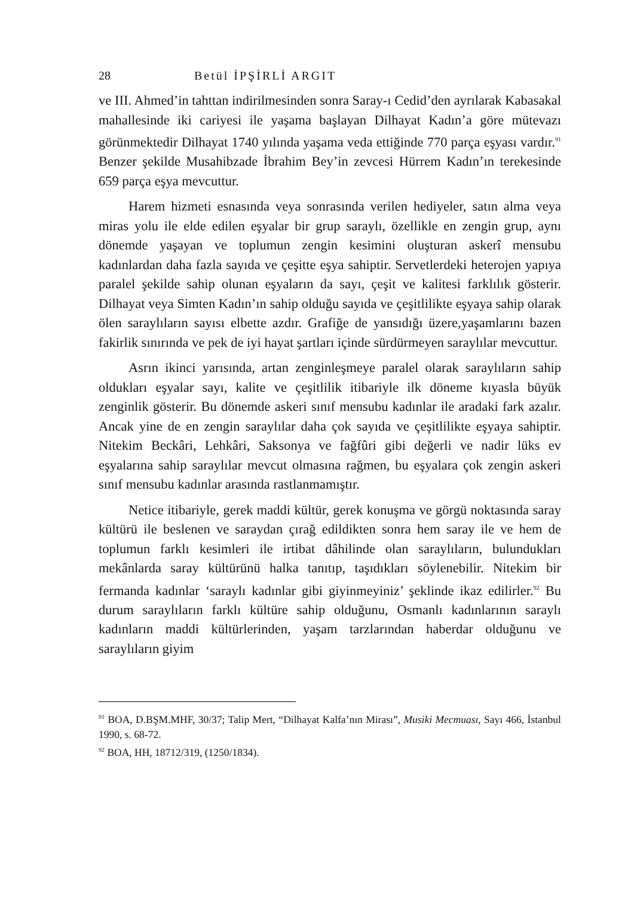28 Betül İPŞİRLİ ARGIT
ve III. Ahmed’in tahttan indirilmesinden sonra Saray-ı Cedid’den ayrılarak Kabasakal mahallesinde iki cariyesi ile yaşama başlayan Dilhayat Kadın’a göre mütevazı görünmektedir Dilhayat 1740 yılında yaşama veda ettiğinde 770 parça eşyası vardır.<sup>91</sup> Benzer şekilde Musahibzade İbrahim Bey’in zevcesi Hürrem Kadın’ın terekesinde 659 parça eşya mevcuttur.
Harem hizmeti esnasında veya sonrasında verilen hediyeler, satın alma veya miras yolu ile elde edilen eşyalar bir grup saraylı, özellikle en zengin grup, aynı dönemde yaşayan ve toplumun zengin kesimini oluşturan askerî mensubu kadınlardan daha fazla sayıda ve çeşitte eşya sahiptir. Servetlerdeki heterojen yapıya paralel şekilde sahip olunan eşyaların da sayı, çeşit ve kalitesi farklılık gösterir. Dilhayat veya Simten Kadın’ın sahip olduğu sayıda ve çeşitlilikte eşyaya sahip olarak ölen saraylıların sayısı elbette azdır. Grafiğe de yansıdığı üzere,yaşamlarını bazen fakirlik sınırında ve pek de iyi hayat şartları içinde sürdürmeyen saraylılar mevcuttur.
Asrın ikinci yarısında, artan zenginleşmeye paralel olarak saraylıların sahip oldukları eşyalar sayı, kalite ve çeşitlilik itibariyle ilk döneme kıyasla büyük zenginlik gösterir. Bu dönemde askeri sınıf mensubu kadınlar ile aradaki fark azalır. Ancak yine de en zengin saraylılar daha çok sayıda ve çeşitlilikte eşyaya sahiptir. Nitekim Beckâri, Lehkâri, Saksonya ve fağfûri gibi değerli ve nadir lüks ev eşyalarına sahip saraylılar mevcut olmasına rağmen, bu eşyalara çok zengin askeri sınıf mensubu kadınlar arasında rastlanmamıştır.
Netice itibariyle, gerek maddi kültür, gerek konuşma ve görgü noktasında saray kültürü ile beslenen ve saraydan çırağ edildikten sonra hem saray ile ve hem de toplumun farklı kesimleri ile irtibat dâhilinde olan saraylıların, bulundukları mekânlarda saray kültürünü halka tanıtıp, taşıdıkları söylenebilir. Nitekim bir fermanda kadınlar ‘saraylı kadınlar gibi giyinmeyiniz’ şeklinde ikaz edilirler.<sup>92</sup> Bu durum saraylıların farklı kültüre sahip olduğunu, Osmanlı kadınlarının saraylı kadınların maddi kültürlerinden, yaşam tarzlarından haberdar olduğunu ve saraylıların giyim
<sup>91</sup> BOA, D.BŞM.MHF, 30/37; Talip Mert, “Dilhayat Kalfa’nın Mirası”, Musiki Mecmuası, Sayı 466, İstanbul 1990, s. 68-72.
<sup>92</sup> BOA, HH, 18712/319, (1250/1834).